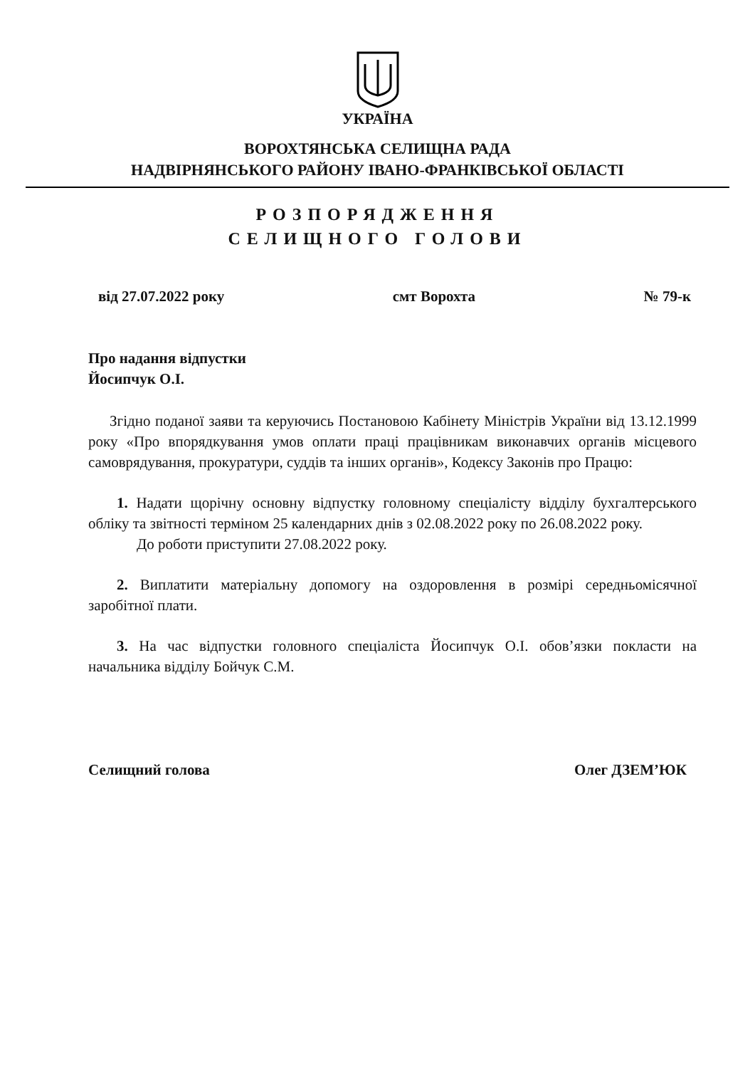УКРАЇНА
ВОРОХТЯНСЬКА СЕЛИЩНА РАДА
НАДВІРНЯНСЬКОГО РАЙОНУ ІВАНО-ФРАНКІВСЬКОЇ ОБЛАСТІ
РОЗПОРЯДЖЕННЯ
СЕЛИЩНОГО ГОЛОВИ
від 27.07.2022 року смт Ворохта № 79-к
Про надання відпустки
Йосипчук О.І.
Згідно поданої заяви та керуючись Постановою Кабінету Міністрів України від 13.12.1999 року «Про впорядкування умов оплати праці працівникам виконавчих органів місцевого самоврядування, прокуратури, суддів та інших органів», Кодексу Законів про Працю:
1. Надати щорічну основну відпустку головному спеціалісту відділу бухгалтерського обліку та звітності терміном 25 календарних днів з 02.08.2022 року по 26.08.2022 року.
До роботи приступити 27.08.2022 року.
2. Виплатити матеріальну допомогу на оздоровлення в розмірі середньомісячної заробітної плати.
3. На час відпустки головного спеціаліста Йосипчук О.І. обов’язки покласти на начальника відділу Бойчук С.М.
Селищний голова Олег ДЗЕМ’ЮК